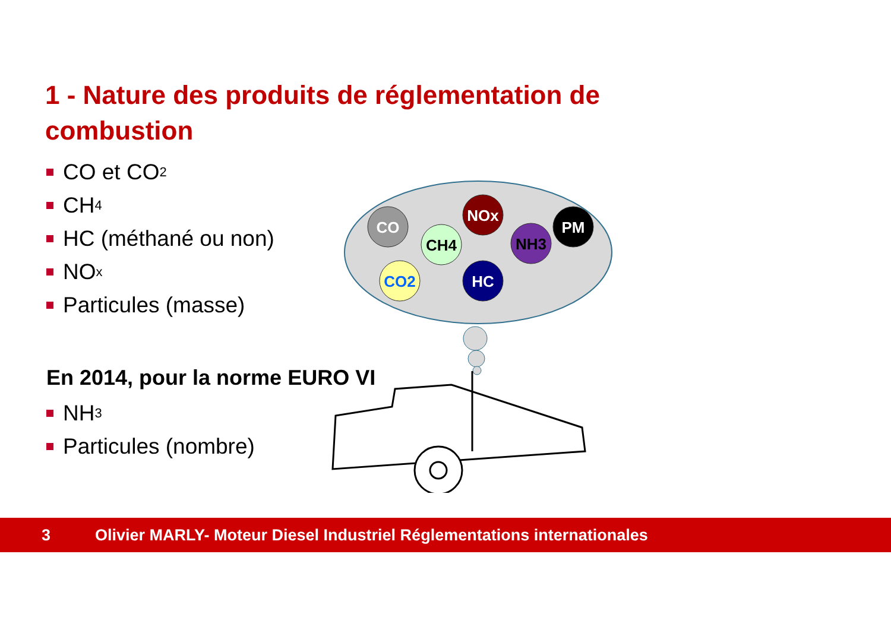1 - Nature des produits de réglementation de combustion
CO et CO<sub>2</sub>
CH<sub>4</sub>
HC (méthané ou non)
NO<sub>x</sub>
Particules (masse)
En 2014, pour la norme EURO VI
NH<sub>3</sub>
Particules (nombre)
CO
CH4
NOx
NH3
PM
CO2
HC
3 Olivier MARLY- Moteur Diesel Industriel Réglementations internationales